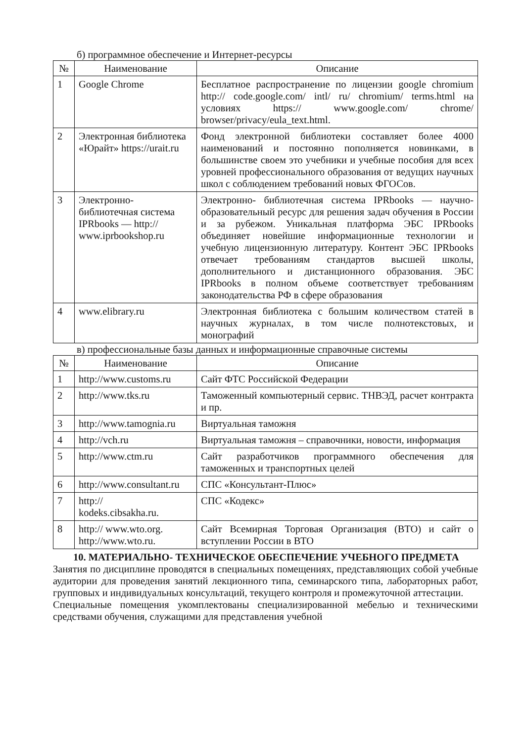б) программное обеспечение и Интернет-ресурсы
| № | Наименование | Описание |
| --- | --- | --- |
| 1 | Google Chrome | Бесплатное распространение по лицензии google chromium http:// code.google.com/ intl/ ru/ chromium/ terms.html на условиях https:// www.google.com/ chrome/ browser/privacy/eula_text.html. |
| 2 | Электронная библиотека «Юрайт» https://urait.ru | Фонд электронной библиотеки составляет более 4000 наименований и постоянно пополняется новинками, в большинстве своем это учебники и учебные пособия для всех уровней профессионального образования от ведущих научных школ с соблюдением требований новых ФГОСов. |
| 3 | Электронно-библиотечная система IPRbooks — http:// www.iprbookshop.ru | Электронно- библиотечная система IPRbooks — научно- образовательный ресурс для решения задач обучения в России и за рубежом. Уникальная платформа ЭБС IPRbooks объединяет новейшие информационные технологии и учебную лицензионную литературу. Контент ЭБС IPRbooks отвечает требованиям стандартов высшей школы, дополнительного и дистанционного образования. ЭБС IPRbooks в полном объеме соответствует требованиям законодательства РФ в сфере образования |
| 4 | www.elibrary.ru | Электронная библиотека с большим количеством статей в научных журналах, в том числе полнотекстовых, и монографий |
в) профессиональные базы данных и информационные справочные системы
| № | Наименование | Описание |
| --- | --- | --- |
| 1 | http://www.customs.ru | Сайт ФТС Российской Федерации |
| 2 | http://www.tks.ru | Таможенный компьютерный сервис. ТНВЭД, расчет контракта и пр. |
| 3 | http://www.tamognia.ru | Виртуальная таможня |
| 4 | http://vch.ru | Виртуальная таможня – справочники, новости, информация |
| 5 | http://www.ctm.ru | Сайт разработчиков программного обеспечения для таможенных и транспортных целей |
| 6 | http://www.consultant.ru | СПС «Консультант-Плюс» |
| 7 | http:// kodeks.cibsakha.ru. | СПС «Кодекс» |
| 8 | http:// www.wto.org. http://www.wto.ru. | Сайт Всемирная Торговая Организация (ВТО) и сайт о вступлении России в ВТО |
10. МАТЕРИАЛЬНО- ТЕХНИЧЕСКОЕ ОБЕСПЕЧЕНИЕ УЧЕБНОГО ПРЕДМЕТА
Занятия по дисциплине проводятся в специальных помещениях, представляющих собой учебные аудитории для проведения занятий лекционного типа, семинарского типа, лабораторных работ, групповых и индивидуальных консультаций, текущего контроля и промежуточной аттестации.
Специальные помещения укомплектованы специализированной мебелью и техническими средствами обучения, служащими для представления учебной